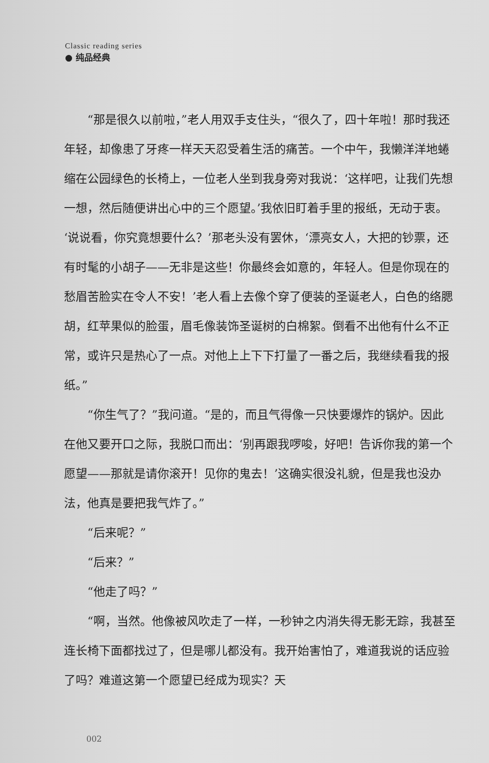Classic reading series
● 纯品经典
“那是很久以前啦，”老人用双手支住头，“很久了，四十年啦！那时我还年轻，却像患了牙疼一样天天忍受着生活的痛苦。一个中午，我懒洋洋地蜷缩在公园绿色的长椅上，一位老人坐到我身旁对我说：‘这样吧，让我们先想一想，然后随便讲出心中的三个愿望。’我依旧盯着手里的报纸，无动于衷。‘说说看，你究竟想要什么？’那老头没有罢休，‘漂亮女人，大把的钞票，还有时髦的小胡子——无非是这些！你最终会如意的，年轻人。但是你现在的愁眉苦脸实在令人不安！’老人看上去像个穿了便装的圣诞老人，白色的络腮胡，红苹果似的脸蛋，眉毛像装饰圣诞树的白棉絮。倒看不出他有什么不正常，或许只是热心了一点。对他上上下下打量了一番之后，我继续看我的报纸。”
“你生气了？”我问道。“是的，而且气得像一只快要爆炸的锅炉。因此在他又要开口之际，我脱口而出：‘别再跟我啰唆，好吧！告诉你我的第一个愿望——那就是请你滚开！见你的鬼去！’这确实很没礼貌，但是我也没办法，他真是要把我气炸了。”
“后来呢？”
“后来？”
“他走了吗？”
“啊，当然。他像被风吹走了一样，一秒钟之内消失得无影无踪，我甚至连长椅下面都找过了，但是哪儿都没有。我开始害怕了，难道我说的话应验了吗？难道这第一个愿望已经成为现实？天
002